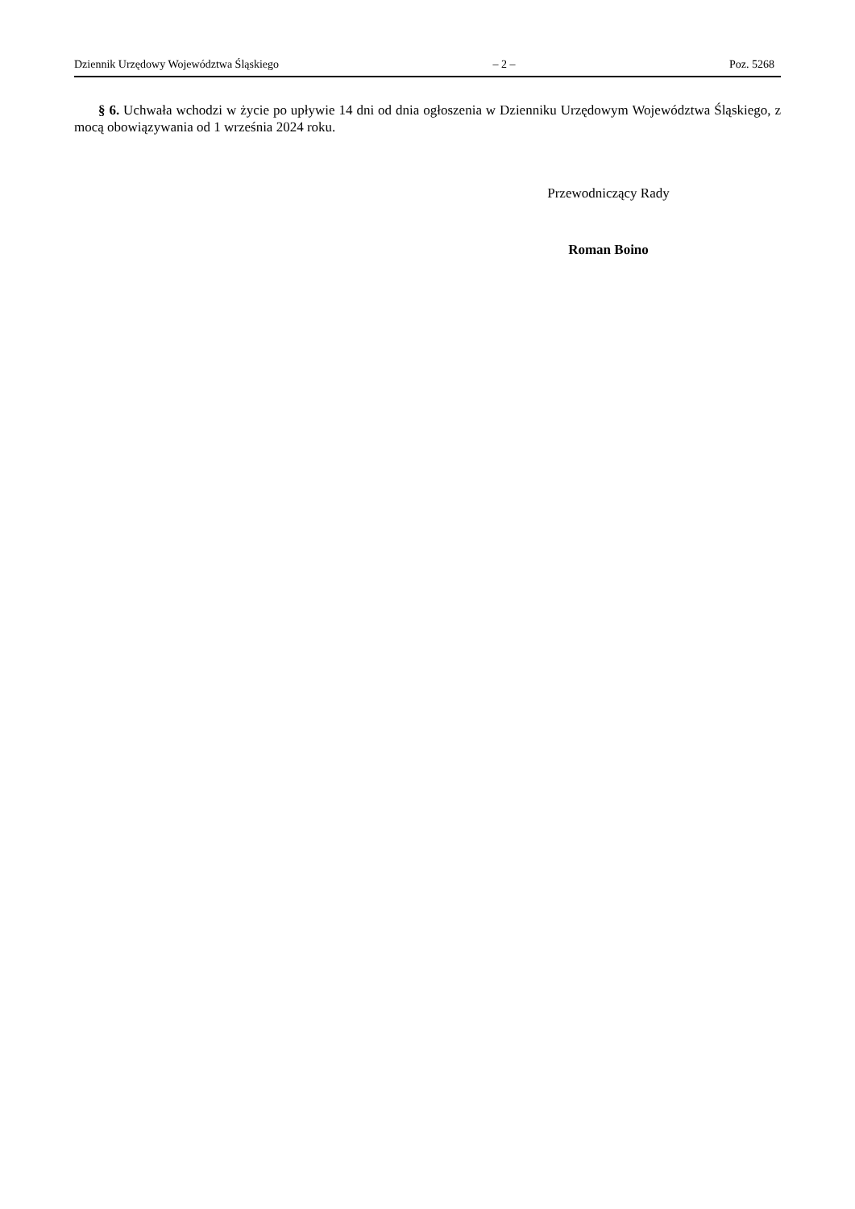Dziennik Urzędowy Województwa Śląskiego – 2 – Poz. 5268
§ 6. Uchwała wchodzi w życie po upływie 14 dni od dnia ogłoszenia w Dzienniku Urzędowym Województwa Śląskiego, z mocą obowiązywania od 1 września 2024 roku.
Przewodniczący Rady
Roman Boino